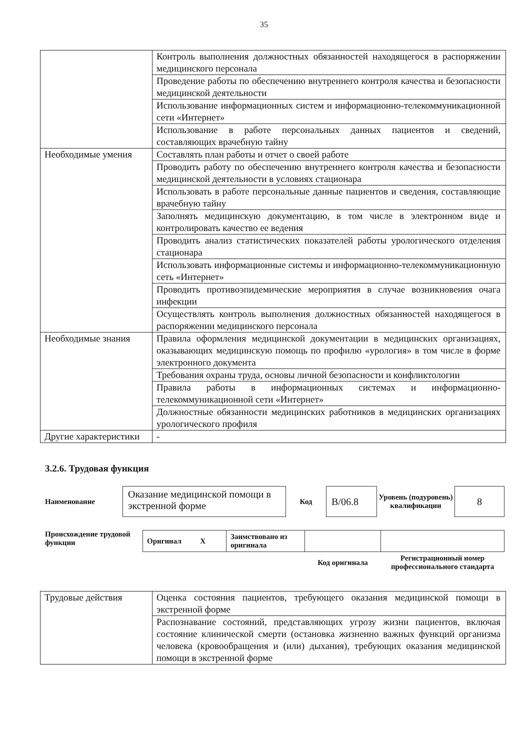35
| | Контроль выполнения должностных обязанностей находящегося в распоряжении медицинского персонала |
| | Проведение работы по обеспечению внутреннего контроля качества и безопасности медицинской деятельности |
| | Использование информационных систем и информационно-телекоммуникационной сети «Интернет» |
| | Использование в работе персональных данных пациентов и сведений, составляющих врачебную тайну |
| Необходимые умения | Составлять план работы и отчет о своей работе |
| | Проводить работу по обеспечению внутреннего контроля качества и безопасности медицинской деятельности в условиях стационара |
| | Использовать в работе персональные данные пациентов и сведения, составляющие врачебную тайну |
| | Заполнять медицинскую документацию, в том числе в электронном виде и контролировать качество ее ведения |
| | Проводить анализ статистических показателей работы урологического отделения стационара |
| | Использовать информационные системы и информационно-телекоммуникационную сеть «Интернет» |
| | Проводить противоэпидемические мероприятия в случае возникновения очага инфекции |
| | Осуществлять контроль выполнения должностных обязанностей находящегося в распоряжении медицинского персонала |
| Необходимые знания | Правила оформления медицинской документации в медицинских организациях, оказывающих медицинскую помощь по профилю «урология» в том числе в форме электронного документа |
| | Требования охраны труда, основы личной безопасности и конфликтологии |
| | Правила работы в информационных системах и информационно-телекоммуникационной сети «Интернет» |
| | Должностные обязанности медицинских работников в медицинских организациях урологического профиля |
| Другие характеристики | - |
3.2.6. Трудовая функция
Наименование
Оказание медицинской помощи в экстренной форме
Код
B/06.8
Уровень (подуровень) квалификации
8
Происхождение трудовой функции
| Оригинал X | Заимствовано из оригинала | | |
| | | Код оригинала | Регистрационный номер профессионального стандарта |
| Трудовые действия | Оценка состояния пациентов, требующего оказания медицинской помощи в экстренной форме |
| | Распознавание состояний, представляющих угрозу жизни пациентов, включая состояние клинической смерти (остановка жизненно важных функций организма человека (кровообращения и (или) дыхания), требующих оказания медицинской помощи в экстренной форме |